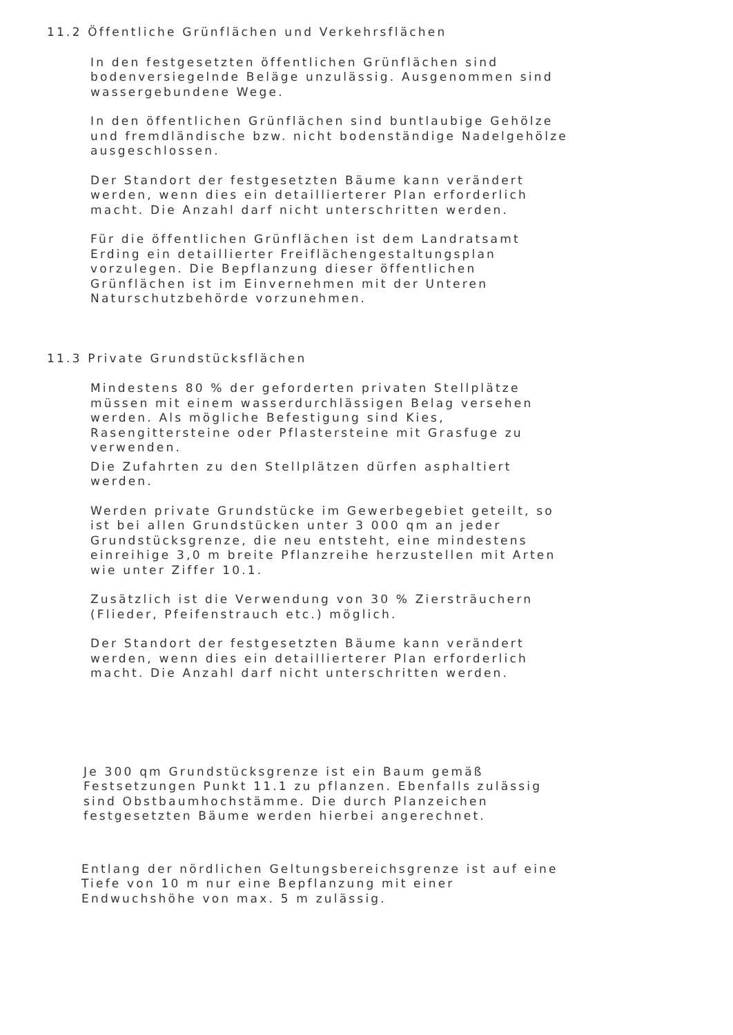11.2 Öffentliche Grünflächen und Verkehrsflächen
In den festgesetzten öffentlichen Grünflächen sind bodenversiegelnde Beläge unzulässig. Ausgenommen sind wassergebundene Wege.
In den öffentlichen Grünflächen sind buntlaubige Gehölze und fremdländische bzw. nicht bodenständige Nadelgehölze ausgeschlossen.
Der Standort der festgesetzten Bäume kann verändert werden, wenn dies ein detaillierterer Plan erforderlich macht. Die Anzahl darf nicht unterschritten werden.
Für die öffentlichen Grünflächen ist dem Landratsamt Erding ein detaillierter Freiflächengestaltungsplan vorzulegen. Die Bepflanzung dieser öffentlichen Grünflächen ist im Einvernehmen mit der Unteren Naturschutzbehörde vorzunehmen.
11.3 Private Grundstücksflächen
Mindestens 80 % der geforderten privaten Stellplätze müssen mit einem wasserdurchlässigen Belag versehen werden. Als mögliche Befestigung sind Kies, Rasengittersteine oder Pflastersteine mit Grasfuge zu verwenden.
Die Zufahrten zu den Stellplätzen dürfen asphaltiert werden.
Werden private Grundstücke im Gewerbegebiet geteilt, so ist bei allen Grundstücken unter 3 000 qm an jeder Grundstücksgrenze, die neu entsteht, eine mindestens einreihige 3,0 m breite Pflanzreihe herzustellen mit Arten wie unter Ziffer 10.1.
Zusätzlich ist die Verwendung von 30 % Ziersträuchern (Flieder, Pfeifenstrauch etc.) möglich.
Der Standort der festgesetzten Bäume kann verändert werden, wenn dies ein detaillierterer Plan erforderlich macht. Die Anzahl darf nicht unterschritten werden.
Je 300 qm Grundstücksgrenze ist ein Baum gemäß Festsetzungen Punkt 11.1 zu pflanzen. Ebenfalls zulässig sind Obstbaumhochstämme. Die durch Planzeichen festgesetzten Bäume werden hierbei angerechnet.
Entlang der nördlichen Geltungsbereichsgrenze ist auf eine Tiefe von 10 m nur eine Bepflanzung mit einer Endwuchshöhe von max. 5 m zulässig.